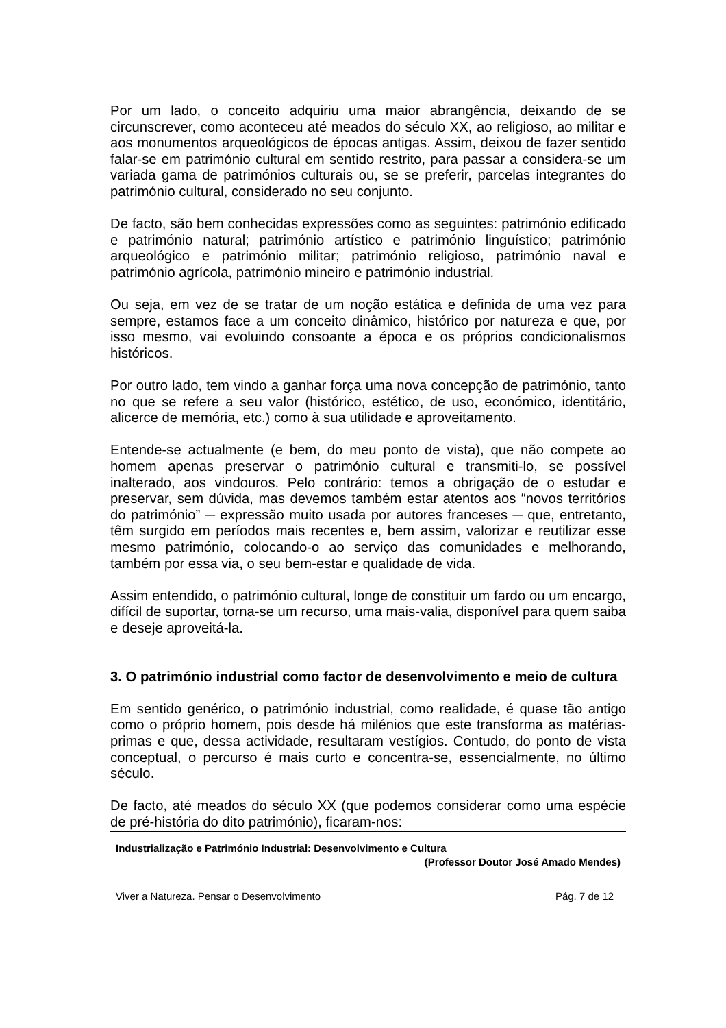Por um lado, o conceito adquiriu uma maior abrangência, deixando de se circunscrever, como aconteceu até meados do século XX, ao religioso, ao militar e aos monumentos arqueológicos de épocas antigas. Assim, deixou de fazer sentido falar-se em património cultural em sentido restrito, para passar a considera-se um variada gama de patrimónios culturais ou, se se preferir, parcelas integrantes do património cultural, considerado no seu conjunto.
De facto, são bem conhecidas expressões como as seguintes: património edificado e património natural; património artístico e património linguístico; património arqueológico e património militar; património religioso, património naval e património agrícola, património mineiro e património industrial.
Ou seja, em vez de se tratar de um noção estática e definida de uma vez para sempre, estamos face a um conceito dinâmico, histórico por natureza e que, por isso mesmo, vai evoluindo consoante a época e os próprios condicionalismos históricos.
Por outro lado, tem vindo a ganhar força uma nova concepção de património, tanto no que se refere a seu valor (histórico, estético, de uso, económico, identitário, alicerce de memória, etc.) como à sua utilidade e aproveitamento.
Entende-se actualmente (e bem, do meu ponto de vista), que não compete ao homem apenas preservar o património cultural e transmiti-lo, se possível inalterado, aos vindouros. Pelo contrário: temos a obrigação de o estudar e preservar, sem dúvida, mas devemos também estar atentos aos “novos territórios do património” ─ expressão muito usada por autores franceses ─ que, entretanto, têm surgido em períodos mais recentes e, bem assim, valorizar e reutilizar esse mesmo património, colocando-o ao serviço das comunidades e melhorando, também por essa via, o seu bem-estar e qualidade de vida.
Assim entendido, o património cultural, longe de constituir um fardo ou um encargo, difícil de suportar, torna-se um recurso, uma mais-valia, disponível para quem saiba e deseje aproveitá-la.
3. O património industrial como factor de desenvolvimento e meio de cultura
Em sentido genérico, o património industrial, como realidade, é quase tão antigo como o próprio homem, pois desde há milénios que este transforma as matérias-primas e que, dessa actividade, resultaram vestígios. Contudo, do ponto de vista conceptual, o percurso é mais curto e concentra-se, essencialmente, no último século.
De facto, até meados do século XX (que podemos considerar como uma espécie de pré-história do dito património), ficaram-nos:
Industrialização e Património Industrial: Desenvolvimento e Cultura
(Professor Doutor José Amado Mendes)
Viver a Natureza. Pensar o Desenvolvimento Pág. 7 de 12